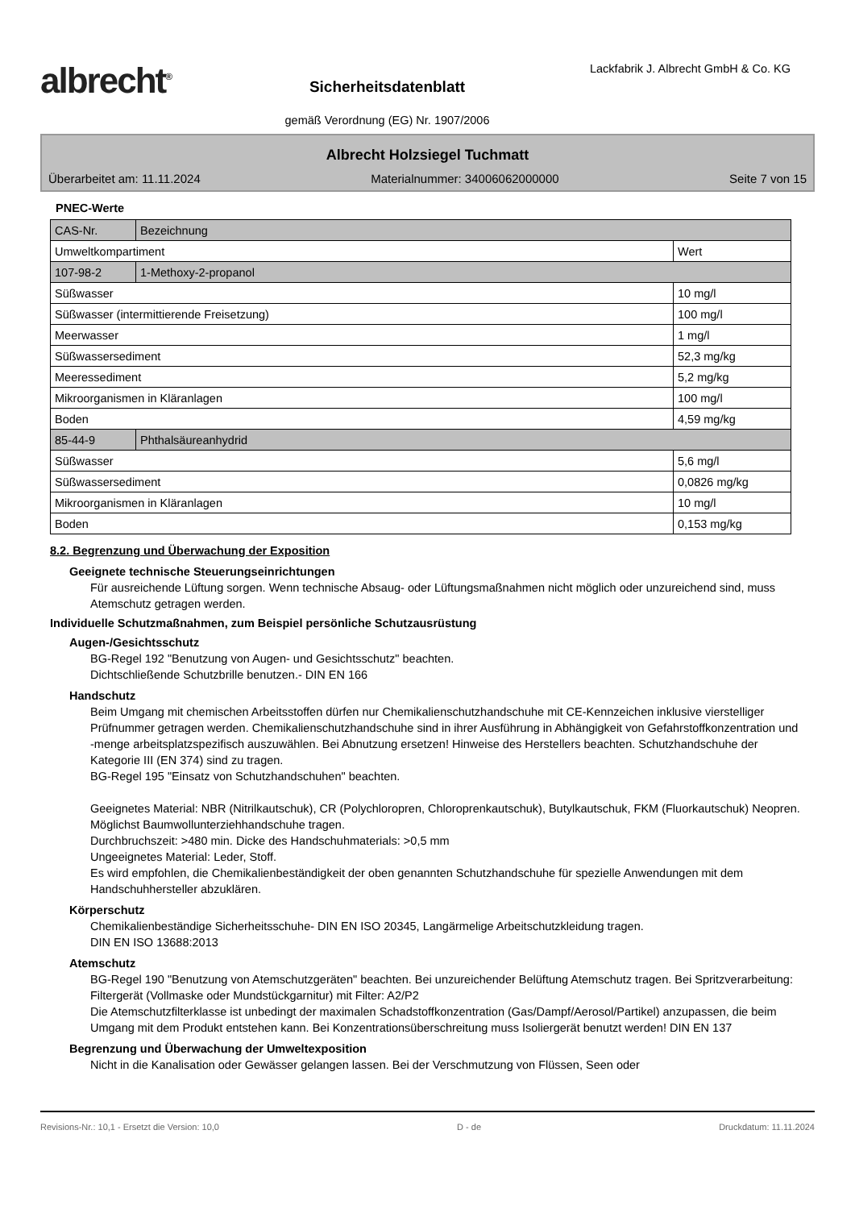albrecht<sup>®</sup>
Sicherheitsdatenblatt
gemäß Verordnung (EG) Nr. 1907/2006
Lackfabrik J. Albrecht GmbH & Co. KG
Albrecht Holzsiegel Tuchmatt
Überarbeitet am: 11.11.2024 Materialnummer: 34006062000000 Seite 7 von 15
PNEC-Werte
| CAS-Nr. | Bezeichnung | |
| Umweltkompartiment | | Wert |
| 107-98-2 | 1-Methoxy-2-propanol | |
| Süßwasser | | 10 mg/l |
| Süßwasser (intermittierende Freisetzung) | | 100 mg/l |
| Meerwasser | | 1 mg/l |
| Süßwassersediment | | 52,3 mg/kg |
| Meeressediment | | 5,2 mg/kg |
| Mikroorganismen in Kläranlagen | | 100 mg/l |
| Boden | | 4,59 mg/kg |
| 85-44-9 | Phthalsäureanhydrid | |
| Süßwasser | | 5,6 mg/l |
| Süßwassersediment | | 0,0826 mg/kg |
| Mikroorganismen in Kläranlagen | | 10 mg/l |
| Boden | | 0,153 mg/kg |
8.2. Begrenzung und Überwachung der Exposition
Geeignete technische Steuerungseinrichtungen
Für ausreichende Lüftung sorgen. Wenn technische Absaug- oder Lüftungsmaßnahmen nicht möglich oder unzureichend sind, muss Atemschutz getragen werden.
Individuelle Schutzmaßnahmen, zum Beispiel persönliche Schutzausrüstung
Augen-/Gesichtsschutz
BG-Regel 192 "Benutzung von Augen- und Gesichtsschutz" beachten.
Dichtschließende Schutzbrille benutzen.- DIN EN 166
Handschutz
Beim Umgang mit chemischen Arbeitsstoffen dürfen nur Chemikalienschutzhandschuhe mit CE-Kennzeichen inklusive vierstelliger Prüfnummer getragen werden. Chemikalienschutzhandschuhe sind in ihrer Ausführung in Abhängigkeit von Gefahrstoffkonzentration und -menge arbeitsplatzspezifisch auszuwählen. Bei Abnutzung ersetzen! Hinweise des Herstellers beachten. Schutzhandschuhe der Kategorie III (EN 374) sind zu tragen.
BG-Regel 195 "Einsatz von Schutzhandschuhen" beachten.
Geeignetes Material: NBR (Nitrilkautschuk), CR (Polychloropren, Chloroprenkautschuk), Butylkautschuk, FKM (Fluorkautschuk) Neopren. Möglichst Baumwollunterziehhandschuhe tragen.
Durchbruchszeit: >480 min. Dicke des Handschuhmaterials: >0,5 mm
Ungeeignetes Material: Leder, Stoff.
Es wird empfohlen, die Chemikalienbeständigkeit der oben genannten Schutzhandschuhe für spezielle Anwendungen mit dem Handschuhhersteller abzuklären.
Körperschutz
Chemikalienbeständige Sicherheitsschuhe- DIN EN ISO 20345, Langärmelige Arbeitschutzkleidung tragen.
DIN EN ISO 13688:2013
Atemschutz
BG-Regel 190 "Benutzung von Atemschutzgeräten" beachten. Bei unzureichender Belüftung Atemschutz tragen. Bei Spritzverarbeitung: Filtergerät (Vollmaske oder Mundstückgarnitur) mit Filter: A2/P2
Die Atemschutzfilterklasse ist unbedingt der maximalen Schadstoffkonzentration (Gas/Dampf/Aerosol/Partikel) anzupassen, die beim Umgang mit dem Produkt entstehen kann. Bei Konzentrationsüberschreitung muss Isoliergerät benutzt werden! DIN EN 137
Begrenzung und Überwachung der Umweltexposition
Nicht in die Kanalisation oder Gewässer gelangen lassen. Bei der Verschmutzung von Flüssen, Seen oder
Revisions-Nr.: 10,1 - Ersetzt die Version: 10,0 D - de Druckdatum: 11.11.2024